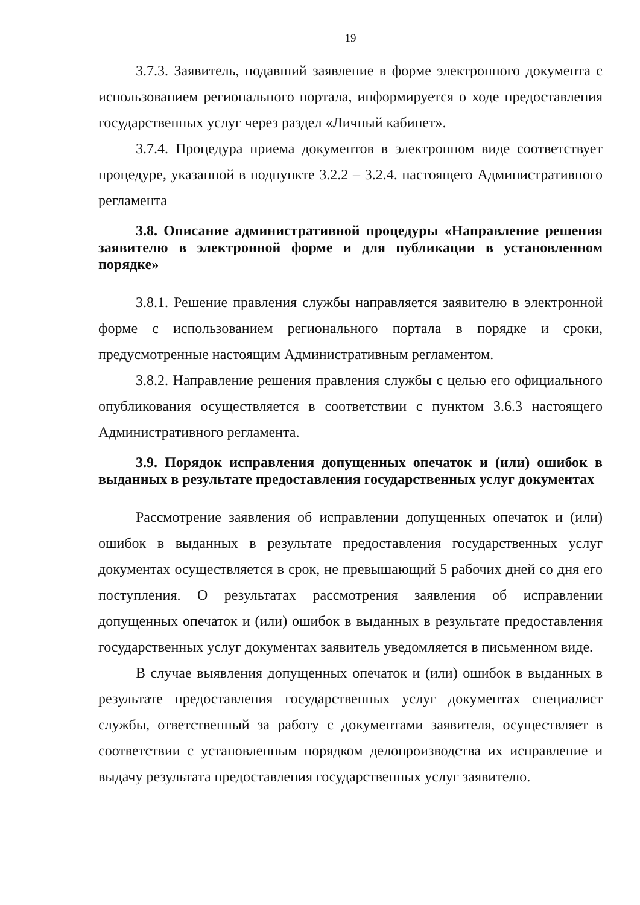19
3.7.3. Заявитель, подавший заявление в форме электронного документа с использованием регионального портала, информируется о ходе предоставления государственных услуг через раздел «Личный кабинет».
3.7.4. Процедура приема документов в электронном виде соответствует процедуре, указанной в подпункте 3.2.2 – 3.2.4. настоящего Административного регламента
3.8. Описание административной процедуры «Направление решения заявителю в электронной форме и для публикации в установленном порядке»
3.8.1. Решение правления службы направляется заявителю в электронной форме с использованием регионального портала в порядке и сроки, предусмотренные настоящим Административным регламентом.
3.8.2. Направление решения правления службы с целью его официального опубликования осуществляется в соответствии с пунктом 3.6.3 настоящего Административного регламента.
3.9. Порядок исправления допущенных опечаток и (или) ошибок в выданных в результате предоставления государственных услуг документах
Рассмотрение заявления об исправлении допущенных опечаток и (или) ошибок в выданных в результате предоставления государственных услуг документах осуществляется в срок, не превышающий 5 рабочих дней со дня его поступления. О результатах рассмотрения заявления об исправлении допущенных опечаток и (или) ошибок в выданных в результате предоставления государственных услуг документах заявитель уведомляется в письменном виде.
В случае выявления допущенных опечаток и (или) ошибок в выданных в результате предоставления государственных услуг документах специалист службы, ответственный за работу с документами заявителя, осуществляет в соответствии с установленным порядком делопроизводства их исправление и выдачу результата предоставления государственных услуг заявителю.